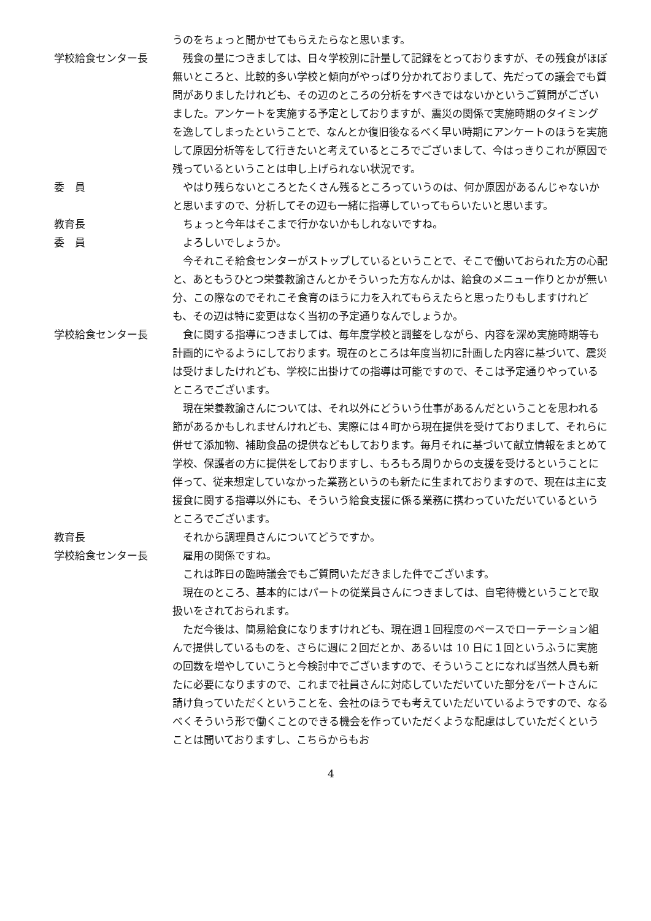うのをちょっと聞かせてもらえたらなと思います。
学校給食センター長 　残食の量につきましては、日々学校別に計量して記録をとっておりますが、その残食がほぼ無いところと、比較的多い学校と傾向がやっぱり分かれておりまして、先だっての議会でも質問がありましたけれども、その辺のところの分析をすべきではないかというご質問がございました。アンケートを実施する予定としておりますが、震災の関係で実施時期のタイミングを逸してしまったということで、なんとか復旧後なるべく早い時期にアンケートのほうを実施して原因分析等をして行きたいと考えているところでございまして、今はっきりこれが原因で残っているということは申し上げられない状況です。
委　員 　やはり残らないところとたくさん残るところっていうのは、何か原因があるんじゃないかと思いますので、分析してその辺も一緒に指導していってもらいたいと思います。
教育長 　ちょっと今年はそこまで行かないかもしれないですね。
委　員 　よろしいでしょうか。
　今それこそ給食センターがストップしているということで、そこで働いておられた方の心配と、あともうひとつ栄養教諭さんとかそういった方なんかは、給食のメニュー作りとかが無い分、この際なのでそれこそ食育のほうに力を入れてもらえたらと思ったりもしますけれども、その辺は特に変更はなく当初の予定通りなんでしょうか。
学校給食センター長 　食に関する指導につきましては、毎年度学校と調整をしながら、内容を深め実施時期等も計画的にやるようにしております。現在のところは年度当初に計画した内容に基づいて、震災は受けましたけれども、学校に出掛けての指導は可能ですので、そこは予定通りやっているところでございます。
　現在栄養教諭さんについては、それ以外にどういう仕事があるんだということを思われる節があるかもしれませんけれども、実際には４町から現在提供を受けておりまして、それらに併せて添加物、補助食品の提供などもしております。毎月それに基づいて献立情報をまとめて学校、保護者の方に提供をしておりますし、もろもろ周りからの支援を受けるということに伴って、従来想定していなかった業務というのも新たに生まれておりますので、現在は主に支援食に関する指導以外にも、そういう給食支援に係る業務に携わっていただいているというところでございます。
教育長 　それから調理員さんについてどうですか。
学校給食センター長 　雇用の関係ですね。
　これは昨日の臨時議会でもご質問いただきました件でございます。
　現在のところ、基本的にはパートの従業員さんにつきましては、自宅待機ということで取扱いをされておられます。
　ただ今後は、簡易給食になりますけれども、現在週１回程度のペースでローテーション組んで提供しているものを、さらに週に２回だとか、あるいは 10 日に１回というふうに実施の回数を増やしていこうと今検討中でございますので、そういうことになれば当然人員も新たに必要になりますので、これまで社員さんに対応していただいていた部分をパートさんに請け負っていただくということを、会社のほうでも考えていただいているようですので、なるべくそういう形で働くことのできる機会を作っていただくような配慮はしていただくということは聞いておりますし、こちらからもお
4